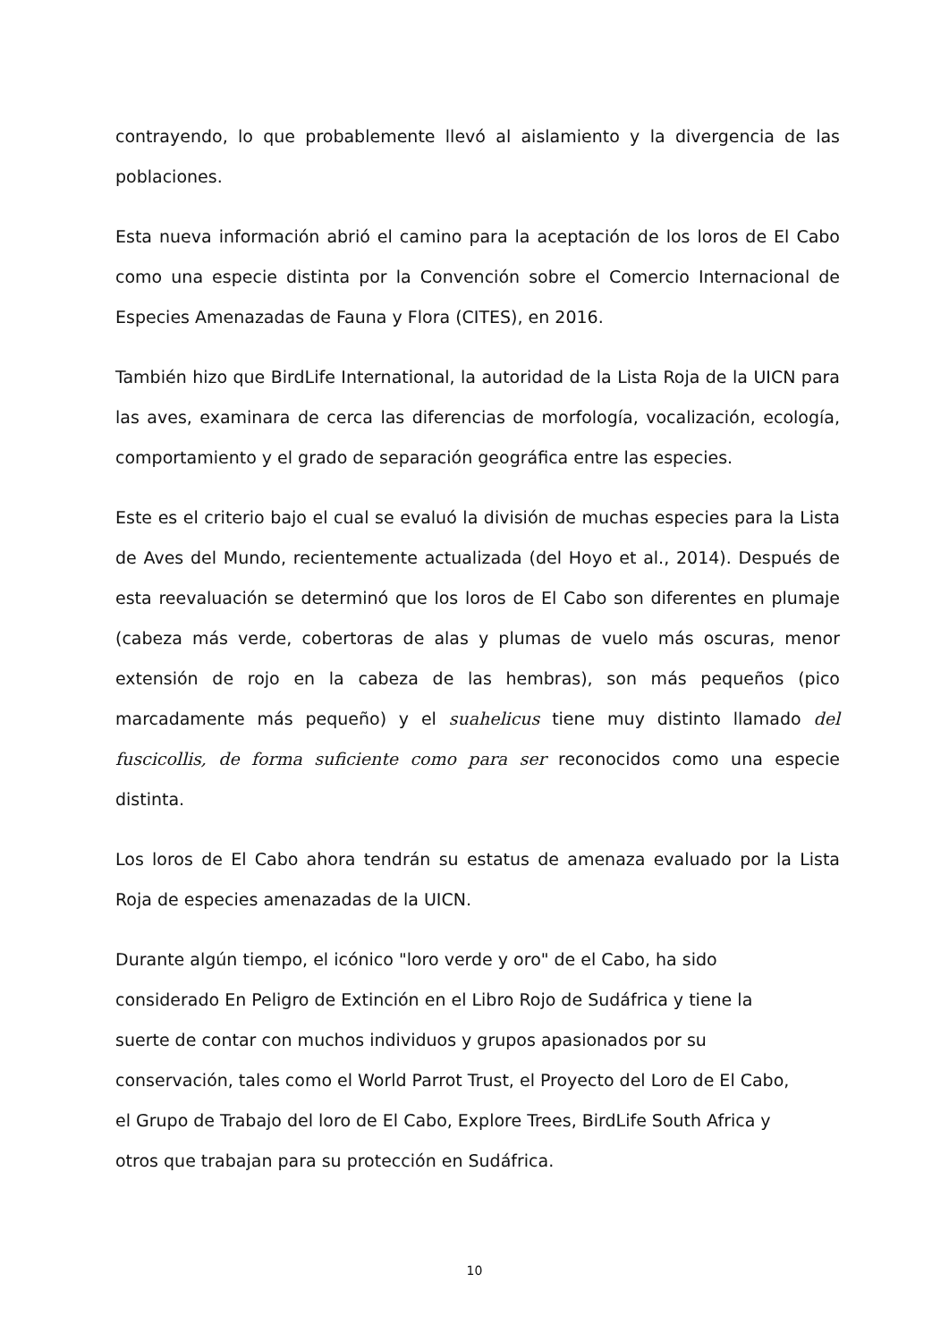contrayendo, lo que probablemente llevó al aislamiento y la divergencia de las poblaciones.
Esta nueva información abrió el camino para la aceptación de los loros de El Cabo como una especie distinta por la Convención sobre el Comercio Internacional de Especies Amenazadas de Fauna y Flora (CITES), en 2016.
También hizo que BirdLife International, la autoridad de la Lista Roja de la UICN para las aves, examinara de cerca las diferencias de morfología, vocalización, ecología, comportamiento y el grado de separación geográfica entre las especies.
Este es el criterio bajo el cual se evaluó la división de muchas especies para la Lista de Aves del Mundo, recientemente actualizada (del Hoyo et al., 2014). Después de esta reevaluación se determinó que los loros de El Cabo son diferentes en plumaje (cabeza más verde, cobertoras de alas y plumas de vuelo más oscuras, menor extensión de rojo en la cabeza de las hembras), son más pequeños (pico marcadamente más pequeño) y el suahelicus tiene muy distinto llamado del fuscicollis, de forma suficiente como para ser reconocidos como una especie distinta.
Los loros de El Cabo ahora tendrán su estatus de amenaza evaluado por la Lista Roja de especies amenazadas de la UICN.
Durante algún tiempo, el icónico "loro verde y oro" de el Cabo, ha sido
considerado En Peligro de Extinción en el Libro Rojo de Sudáfrica y tiene la
suerte de contar con muchos individuos y grupos apasionados por su
conservación, tales como el World Parrot Trust, el Proyecto del Loro de El Cabo,
el Grupo de Trabajo del loro de El Cabo, Explore Trees, BirdLife South Africa y
otros que trabajan para su protección en Sudáfrica.
10